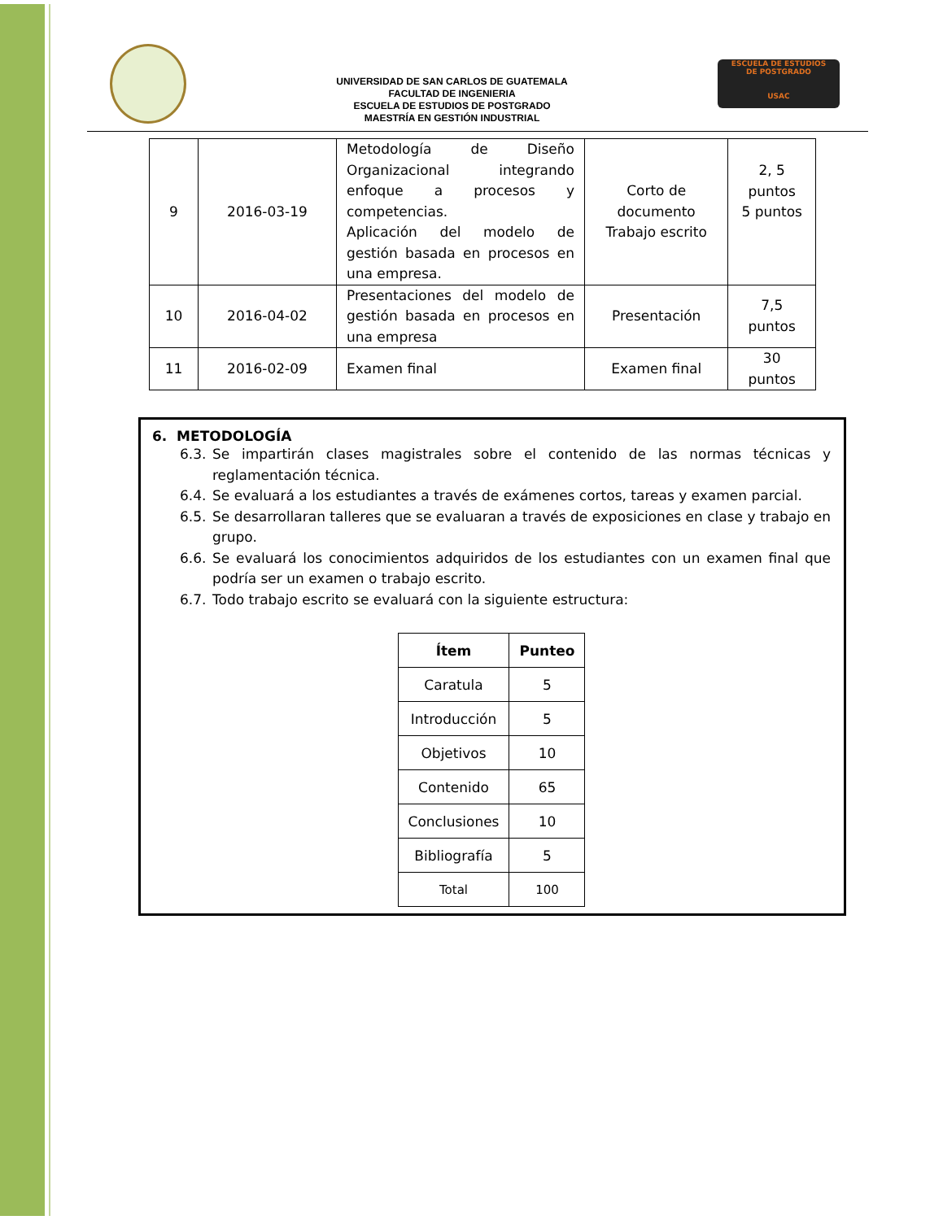UNIVERSIDAD DE SAN CARLOS DE GUATEMALA
FACULTAD DE INGENIERIA
ESCUELA DE ESTUDIOS DE POSTGRADO
MAESTRÍA EN GESTIÓN INDUSTRIAL
ESCUELA DE ESTUDIOS
DE POSTGRADO
USAC
| 9 | 2016-03-19 | Metodología de Diseño Organizacional integrando enfoque a procesos y competencias. Aplicación del modelo de gestión basada en procesos en una empresa. | Corto de documento Trabajo escrito | 2, 5 puntos 5 puntos |
| 10 | 2016-04-02 | Presentaciones del modelo de gestión basada en procesos en una empresa | Presentación | 7,5 puntos |
| 11 | 2016-02-09 | Examen final | Examen final | 30 puntos |
6. METODOLOGÍA
6.3. Se impartirán clases magistrales sobre el contenido de las normas técnicas y reglamentación técnica.
6.4. Se evaluará a los estudiantes a través de exámenes cortos, tareas y examen parcial.
6.5. Se desarrollaran talleres que se evaluaran a través de exposiciones en clase y trabajo en grupo.
6.6. Se evaluará los conocimientos adquiridos de los estudiantes con un examen final que podría ser un examen o trabajo escrito.
6.7. Todo trabajo escrito se evaluará con la siguiente estructura:
| Ítem | Punteo |
| --- | --- |
| Caratula | 5 |
| Introducción | 5 |
| Objetivos | 10 |
| Contenido | 65 |
| Conclusiones | 10 |
| Bibliografía | 5 |
| Total | 100 |